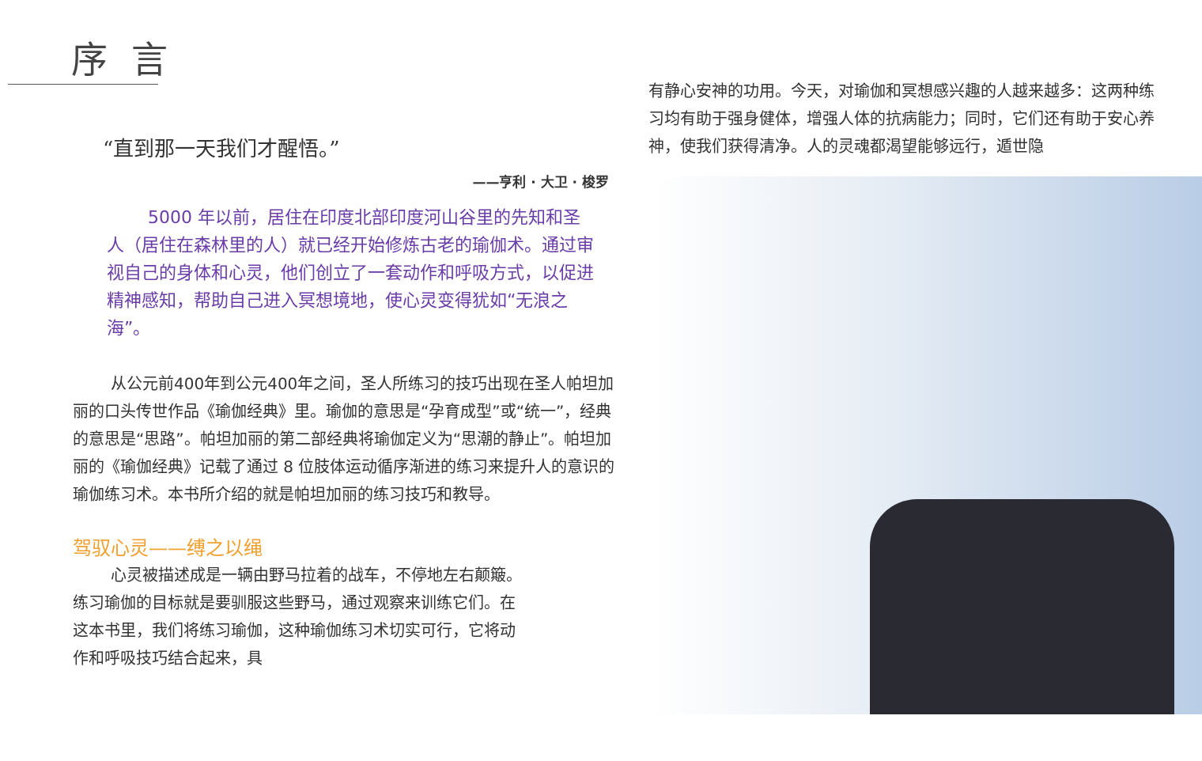序言
“直到那一天我们才醒悟。”
——亨利 · 大卫 · 梭罗
5000 年以前，居住在印度北部印度河山谷里的先知和圣人（居住在森林里的人）就已经开始修炼古老的瑜伽术。通过审视自己的身体和心灵，他们创立了一套动作和呼吸方式，以促进精神感知，帮助自己进入冥想境地，使心灵变得犹如“无浪之海”。
从公元前400年到公元400年之间，圣人所练习的技巧出现在圣人帕坦加丽的口头传世作品《瑜伽经典》里。瑜伽的意思是“孕育成型”或“统一”，经典的意思是“思路”。帕坦加丽的第二部经典将瑜伽定义为“思潮的静止”。帕坦加丽的《瑜伽经典》记载了通过 8 位肢体运动循序渐进的练习来提升人的意识的瑜伽练习术。本书所介绍的就是帕坦加丽的练习技巧和教导。
驾驭心灵——缚之以绳
心灵被描述成是一辆由野马拉着的战车，不停地左右颠簸。练习瑜伽的目标就是要驯服这些野马，通过观察来训练它们。在这本书里，我们将练习瑜伽，这种瑜伽练习术切实可行，它将动作和呼吸技巧结合起来，具
有静心安神的功用。今天，对瑜伽和冥想感兴趣的人越来越多：这两种练习均有助于强身健体，增强人体的抗病能力；同时，它们还有助于安心养神，使我们获得清净。人的灵魂都渴望能够远行，遁世隐